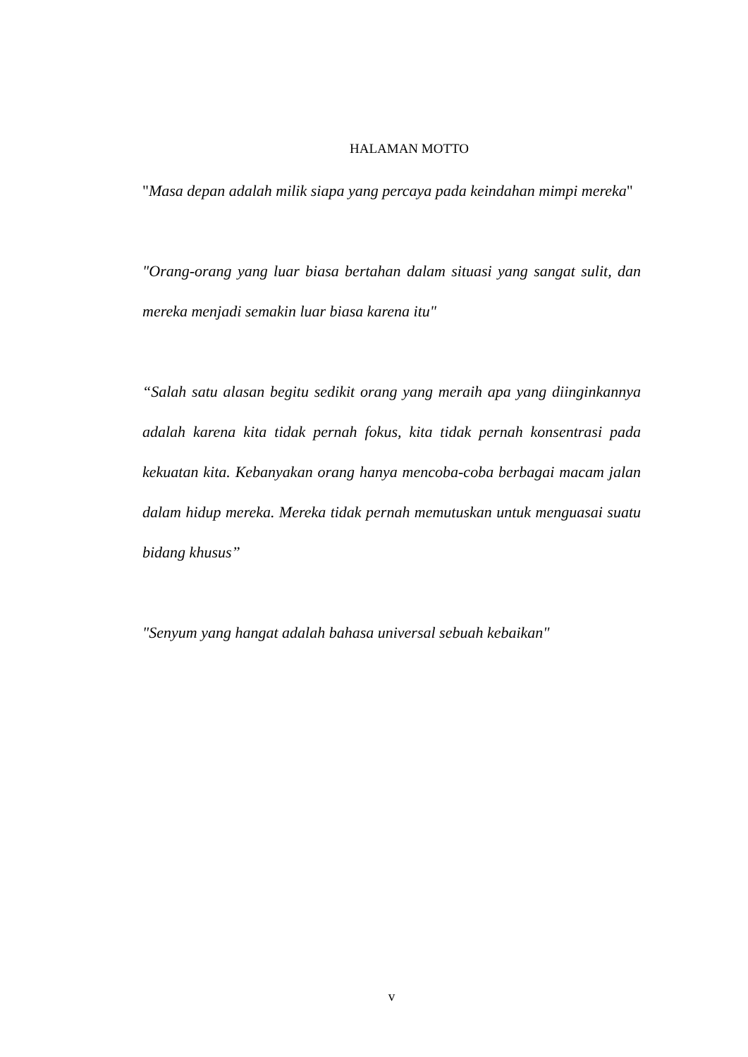HALAMAN MOTTO
"Masa depan adalah milik siapa yang percaya pada keindahan mimpi mereka"
"Orang-orang yang luar biasa bertahan dalam situasi yang sangat sulit, dan mereka menjadi semakin luar biasa karena itu"
“Salah satu alasan begitu sedikit orang yang meraih apa yang diinginkannya adalah karena kita tidak pernah fokus, kita tidak pernah konsentrasi pada kekuatan kita. Kebanyakan orang hanya mencoba-coba berbagai macam jalan dalam hidup mereka. Mereka tidak pernah memutuskan untuk menguasai suatu bidang khusus”
"Senyum yang hangat adalah bahasa universal sebuah kebaikan"
v